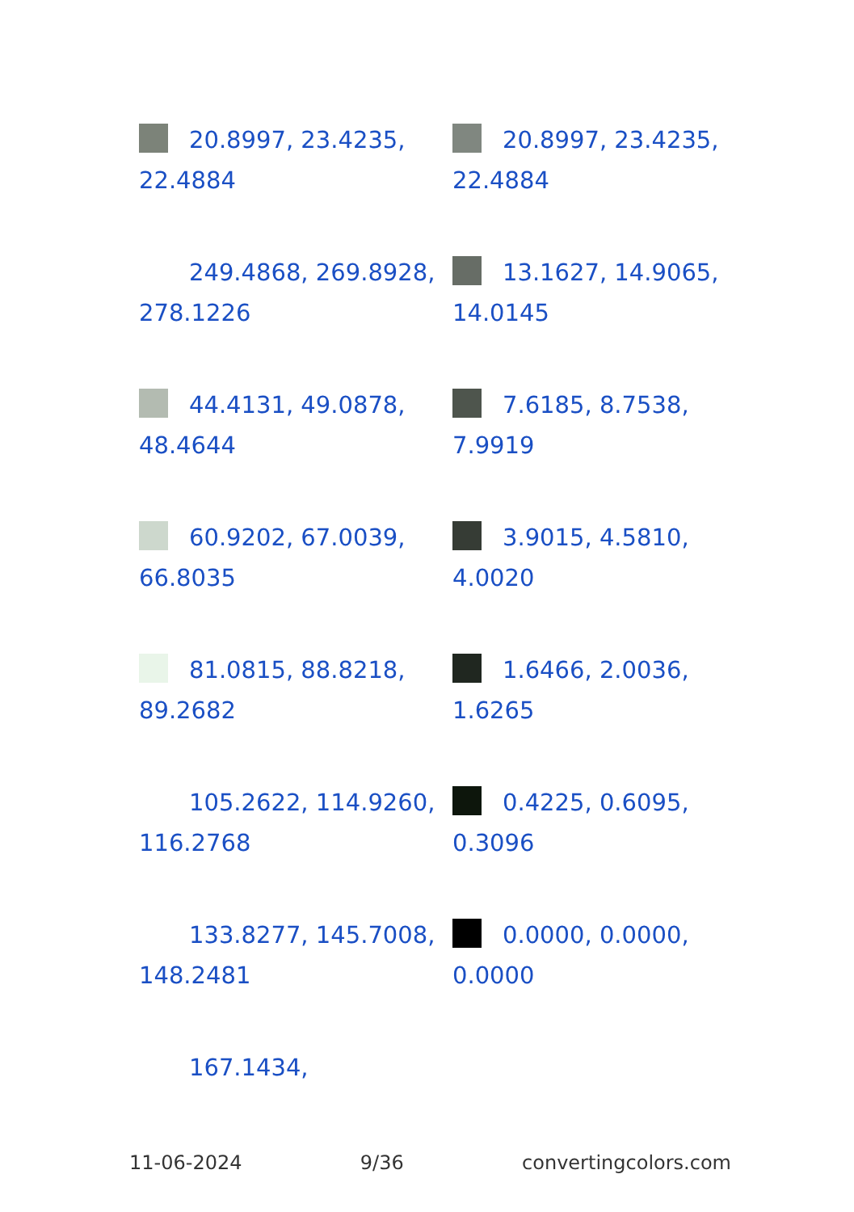20.8997, 23.4235, 22.4884
20.8997, 23.4235, 22.4884
249.4868, 269.8928, 278.1226
13.1627, 14.9065, 14.0145
44.4131, 49.0878, 48.4644
7.6185, 8.7538, 7.9919
60.9202, 67.0039, 66.8035
3.9015, 4.5810, 4.0020
81.0815, 88.8218, 89.2682
1.6466, 2.0036, 1.6265
105.2622, 114.9260, 116.2768
0.4225, 0.6095, 0.3096
133.8277, 145.7008, 148.2481
0.0000, 0.0000, 0.0000
167.1434,
11-06-2024 9/36 convertingcolors.com